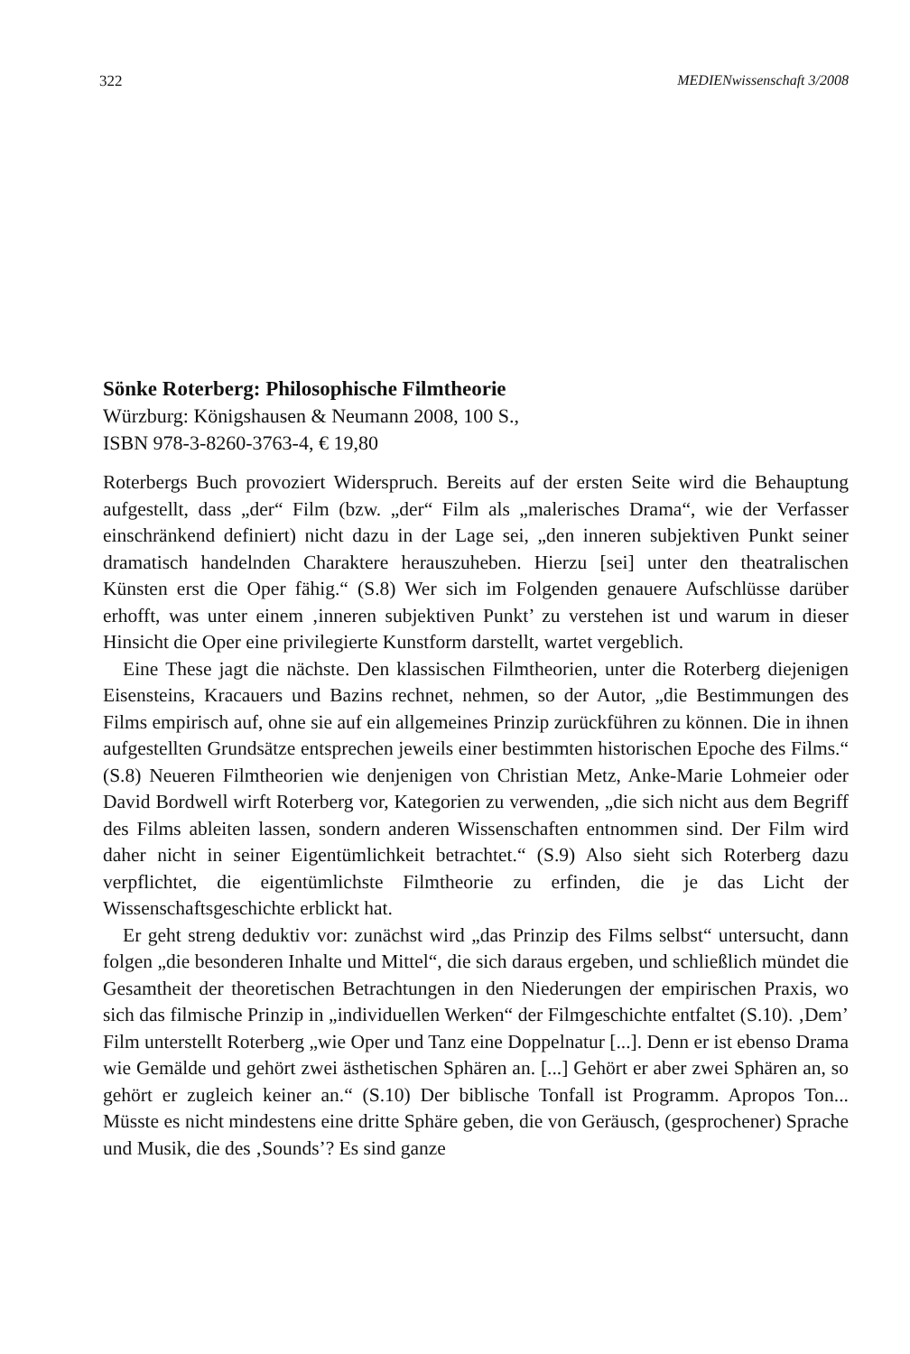322 MEDIENwissenschaft 3/2008
Sönke Roterberg: Philosophische Filmtheorie
Würzburg: Königshausen & Neumann 2008, 100 S.,
ISBN 978-3-8260-3763-4, € 19,80
Roterbergs Buch provoziert Widerspruch. Bereits auf der ersten Seite wird die Behauptung aufgestellt, dass „der“ Film (bzw. „der“ Film als „malerisches Drama“, wie der Verfasser einschränkend definiert) nicht dazu in der Lage sei, „den inneren subjektiven Punkt seiner dramatisch handelnden Charaktere herauszuheben. Hierzu [sei] unter den theatralischen Künsten erst die Oper fähig.“ (S.8) Wer sich im Folgenden genauere Aufschlüsse darüber erhofft, was unter einem ‚inneren subjektiven Punkt’ zu verstehen ist und warum in dieser Hinsicht die Oper eine privilegierte Kunstform darstellt, wartet vergeblich.
Eine These jagt die nächste. Den klassischen Filmtheorien, unter die Roterberg diejenigen Eisensteins, Kracauers und Bazins rechnet, nehmen, so der Autor, „die Bestimmungen des Films empirisch auf, ohne sie auf ein allgemeines Prinzip zurückführen zu können. Die in ihnen aufgestellten Grundsätze entsprechen jeweils einer bestimmten historischen Epoche des Films.“ (S.8) Neueren Filmtheorien wie denjenigen von Christian Metz, Anke-Marie Lohmeier oder David Bordwell wirft Roterberg vor, Kategorien zu verwenden, „die sich nicht aus dem Begriff des Films ableiten lassen, sondern anderen Wissenschaften entnommen sind. Der Film wird daher nicht in seiner Eigentümlichkeit betrachtet.“ (S.9) Also sieht sich Roterberg dazu verpflichtet, die eigentümlichste Filmtheorie zu erfinden, die je das Licht der Wissenschaftsgeschichte erblickt hat.
Er geht streng deduktiv vor: zunächst wird „das Prinzip des Films selbst“ untersucht, dann folgen „die besonderen Inhalte und Mittel“, die sich daraus ergeben, und schließlich mündet die Gesamtheit der theoretischen Betrachtungen in den Niederungen der empirischen Praxis, wo sich das filmische Prinzip in „individuellen Werken“ der Filmgeschichte entfaltet (S.10). ‚Dem’ Film unterstellt Roterberg „wie Oper und Tanz eine Doppelnatur [...]. Denn er ist ebenso Drama wie Gemälde und gehört zwei ästhetischen Sphären an. [...] Gehört er aber zwei Sphären an, so gehört er zugleich keiner an.“ (S.10) Der biblische Tonfall ist Programm. Apropos Ton... Müsste es nicht mindestens eine dritte Sphäre geben, die von Geräusch, (gesprochener) Sprache und Musik, die des ‚Sounds’? Es sind ganze